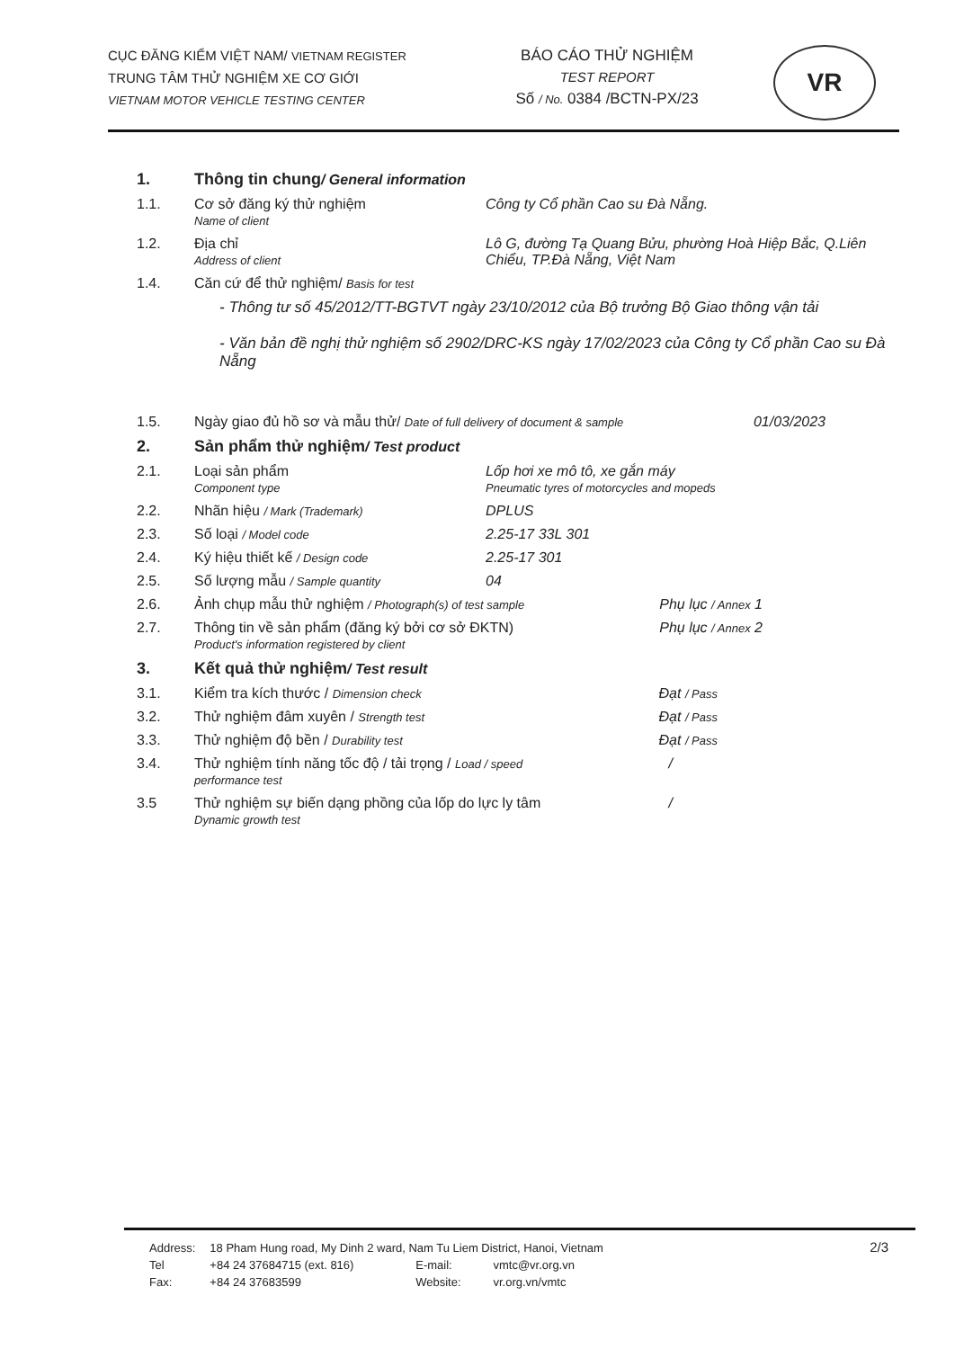CỤC ĐĂNG KIỂM VIỆT NAM/ VIETNAM REGISTER
TRUNG TÂM THỬ NGHIỆM XE CƠ GIỚI
VIETNAM MOTOR VEHICLE TESTING CENTER
BÁO CÁO THỬ NGHIỆM
TEST REPORT
Số / No. 0384 /BCTN-PX/23
VR
| 1. | Thông tin chung / General information | |
| 1.1. | Cơ sở đăng ký thử nghiệm Name of client | Công ty Cổ phần Cao su Đà Nẵng. |
| 1.2. | Địa chỉ Address of client | Lô G, đường Tạ Quang Bửu, phường Hoà Hiệp Bắc, Q.Liên Chiểu, TP.Đà Nẵng, Việt Nam |
| 1.4. | Căn cứ để thử nghiệm/ Basis for test | |
| | - Thông tư số 45/2012/TT-BGTVT ngày 23/10/2012 của Bộ trưởng Bộ Giao thông vận tải - Văn bản đề nghị thử nghiệm số 2902/DRC-KS ngày 17/02/2023 của Công ty Cổ phần Cao su Đà Nẵng | |
| 1.5. | Ngày giao đủ hồ sơ và mẫu thử/ Date of full delivery of document & sample 01/03/2023 | |
| 2. | Sản phẩm thử nghiệm / Test product | |
| 2.1. | Loại sản phẩm Component type | Lốp hơi xe mô tô, xe gắn máy Pneumatic tyres of motorcycles and mopeds |
| 2.2. | Nhãn hiệu / Mark (Trademark) | DPLUS |
| 2.3. | Số loại / Model code | 2.25-17 33L 301 |
| 2.4. | Ký hiệu thiết kế / Design code | 2.25-17 301 |
| 2.5. | Số lượng mẫu / Sample quantity | 04 |
| 2.6. | Ảnh chụp mẫu thử nghiệm / Photograph(s) of test sample Phụ lục / Annex 1 | |
| 2.7. | Thông tin về sản phẩm (đăng ký bởi cơ sở ĐKTN) Phụ lục / Annex 2 Product's information registered by client | |
| 3. | Kết quả thử nghiệm / Test result | |
| 3.1. | Kiểm tra kích thước / Dimension check Đạt / Pass | |
| 3.2. | Thử nghiệm đâm xuyên / Strength test Đạt / Pass | |
| 3.3. | Thử nghiệm độ bền / Durability test Đạt / Pass | |
| 3.4. | Thử nghiệm tính năng tốc độ / tải trọng / Load / speed / performance test | |
| 3.5 | Thử nghiệm sự biến dạng phồng của lốp do lực ly tâm / Dynamic growth test | |
2/3
| Address: | 18 Pham Hung road, My Dinh 2 ward, Nam Tu Liem District, Hanoi, Vietnam | | |
| Tel | +84 24 37684715 (ext. 816) | E-mail: | vmtc@vr.org.vn |
| Fax: | +84 24 37683599 | Website: | vr.org.vn/vmtc |